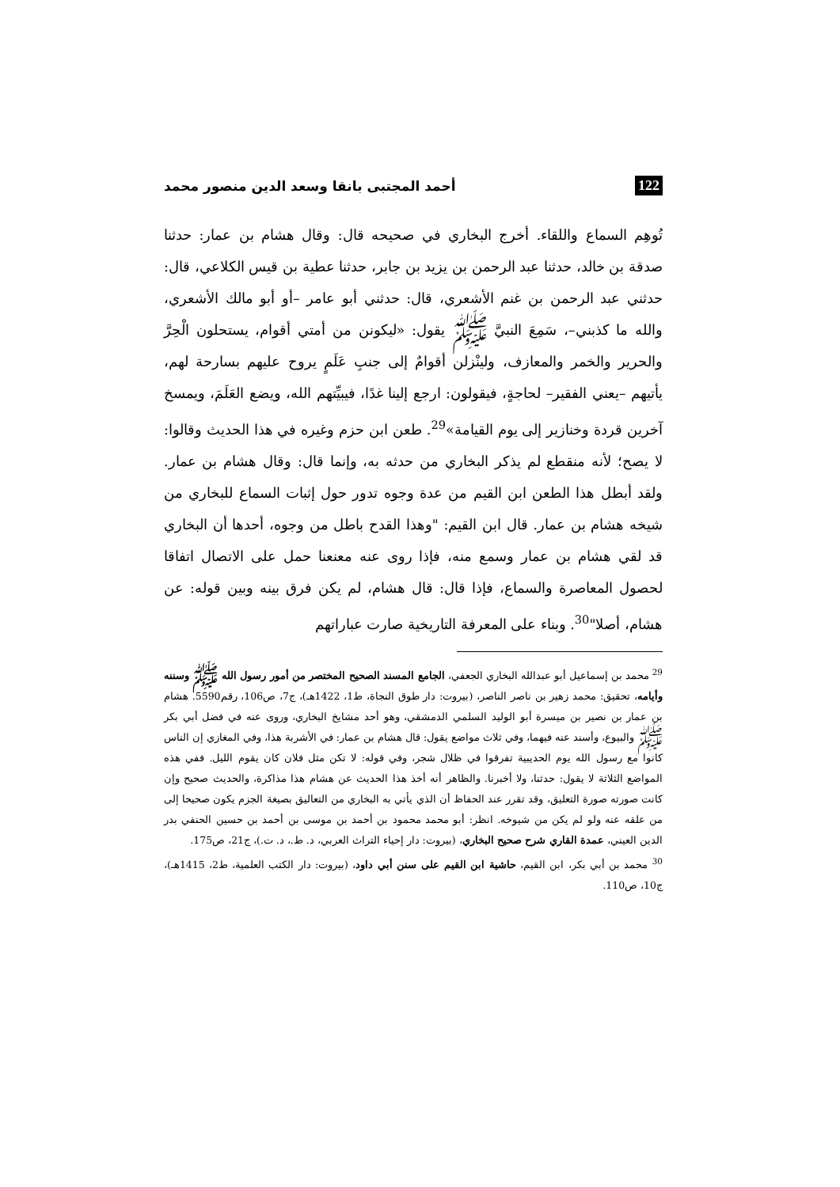122 أحمد المجتبى بانقا وسعد الدين منصور محمد
تُوهِم السماع واللقاء. أخرج البخاري في صحيحه قال: وقال هشام بن عمار: حدثنا صدقة بن خالد، حدثنا عبد الرحمن بن يزيد بن جابر، حدثنا عطية بن قيس الكلاعي، قال: حدثني عبد الرحمن بن غنم الأشعري، قال: حدثني أبو عامر –أو أبو مالك الأشعري، والله ما كذبني–، سَمِعَ النبيَّ ﷺ يقول: «ليكونن من أمتي أقوام، يستحلون الْحِرَّ والحرير والخمر والمعازف، ولينْزلن أقوامٌ إلى جنبِ عَلَمٍ يروح عليهم بسارحة لهم، يأتيهم –يعني الفقير– لحاجةٍ، فيقولون: ارجع إلينا غدًا، فيبيِّتهم الله، ويضع العَلَمَ، ويمسخ آخرين قردة وخنازير إلى يوم القيامة»<sup>29</sup>. طعن ابن حزم وغيره في هذا الحديث وقالوا: لا يصح؛ لأنه منقطع لم يذكر البخاري من حدثه به، وإنما قال: وقال هشام بن عمار. ولقد أبطل هذا الطعن ابن القيم من عدة وجوه تدور حول إثبات السماع للبخاري من شيخه هشام بن عمار. قال ابن القيم: "وهذا القدح باطل من وجوه، أحدها أن البخاري قد لقي هشام بن عمار وسمع منه، فإذا روى عنه معنعنا حمل على الاتصال اتفاقا لحصول المعاصرة والسماع، فإذا قال: قال هشام، لم يكن فرق بينه وبين قوله: عن هشام، أصلا"<sup>30</sup>. وبناء على المعرفة التاريخية صارت عباراتهم
<sup>29</sup> محمد بن إسماعيل أبو عبدالله البخاري الجعفي، الجامع المسند الصحيح المختصر من أمور رسول الله ﷺ وسننه وأيامه، تحقيق: محمد زهير بن ناصر الناصر، (بيروت: دار طوق النجاة، ط1، 1422هـ)، ج7، ص106، رقم5590. هشام بن عمار بن نصير بن ميسرة أبو الوليد السلمي الدمشقي، وهو أحد مشايخ البخاري، وروى عنه في فضل أبي بكر ﷺ والبيوع، وأسند عنه فيهما، وفي ثلاث مواضع يقول: قال هشام بن عمار: في الأشربة هذا، وفي المغازي إن الناس كانوا مع رسول الله يوم الحديبية تفرقوا في ظلال شجر، وفي قوله: لا تكن مثل فلان كان يقوم الليل. ففي هذه المواضع الثلاثة لا يقول: حدثنا، ولا أخبرنا. والظاهر أنه أخذ هذا الحديث عن هشام هذا مذاكرة، والحديث صحيح وإن كانت صورته صورة التعليق، وقد تقرر عند الحفاظ أن الذي يأتي به البخاري من التعاليق بصيغة الجزم يكون صحيحا إلى من علقه عنه ولو لم يكن من شيوخه. انظر: أبو محمد محمود بن أحمد بن موسى بن أحمد بن حسين الحنفي بدر الدين العيني، عمدة القاري شرح صحيح البخاري، (بيروت: دار إحياء التراث العربي، د. ط.، د. ت.)، ج21، ص175.
<sup>30</sup> محمد بن أبي بكر، ابن القيم، حاشية ابن القيم على سنن أبي داود، (بيروت: دار الكتب العلمية، ط2، 1415هـ)، ج10، ص110.